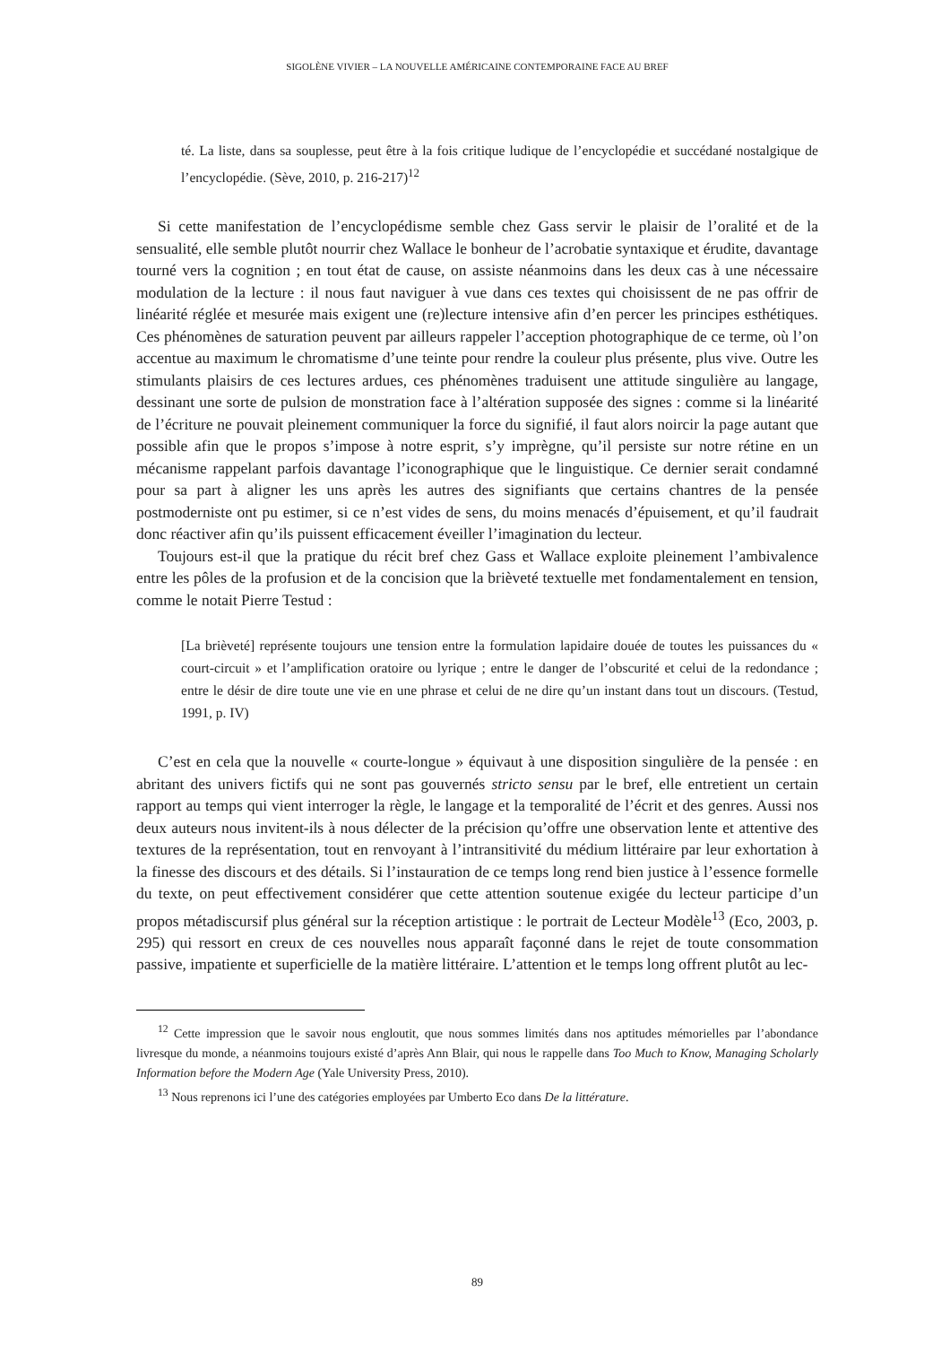SIGOLÈNE VIVIER – LA NOUVELLE AMÉRICAINE CONTEMPORAINE FACE AU BREF
té. La liste, dans sa souplesse, peut être à la fois critique ludique de l’encyclopédie et succédané nostalgique de l’encyclopédie. (Sève, 2010, p. 216-217)<sup>12</sup>
Si cette manifestation de l’encyclopédisme semble chez Gass servir le plaisir de l’oralité et de la sensualité, elle semble plutôt nourrir chez Wallace le bonheur de l’acrobatie syntaxique et érudite, davantage tourné vers la cognition ; en tout état de cause, on assiste néanmoins dans les deux cas à une nécessaire modulation de la lecture : il nous faut naviguer à vue dans ces textes qui choisissent de ne pas offrir de linéarité réglée et mesurée mais exigent une (re)lecture intensive afin d’en percer les principes esthétiques. Ces phénomènes de saturation peuvent par ailleurs rappeler l’acception photographique de ce terme, où l’on accentue au maximum le chromatisme d’une teinte pour rendre la couleur plus présente, plus vive. Outre les stimulants plaisirs de ces lectures ardues, ces phénomènes traduisent une attitude singulière au langage, dessinant une sorte de pulsion de monstration face à l’altération supposée des signes : comme si la linéarité de l’écriture ne pouvait pleinement communiquer la force du signifié, il faut alors noircir la page autant que possible afin que le propos s’impose à notre esprit, s’y imprègne, qu’il persiste sur notre rétine en un mécanisme rappelant parfois davantage l’iconographique que le linguistique. Ce dernier serait condamné pour sa part à aligner les uns après les autres des signifiants que certains chantres de la pensée postmoderniste ont pu estimer, si ce n’est vides de sens, du moins menacés d’épuisement, et qu’il faudrait donc réactiver afin qu’ils puissent efficacement éveiller l’imagination du lecteur.
Toujours est-il que la pratique du récit bref chez Gass et Wallace exploite pleinement l’ambivalence entre les pôles de la profusion et de la concision que la brièveté textuelle met fondamentalement en tension, comme le notait Pierre Testud :
[La brièveté] représente toujours une tension entre la formulation lapidaire douée de toutes les puissances du « court-circuit » et l’amplification oratoire ou lyrique ; entre le danger de l’obscurité et celui de la redondance ; entre le désir de dire toute une vie en une phrase et celui de ne dire qu’un instant dans tout un discours. (Testud, 1991, p. IV)
C’est en cela que la nouvelle « courte-longue » équivaut à une disposition singulière de la pensée : en abritant des univers fictifs qui ne sont pas gouvernés stricto sensu par le bref, elle entretient un certain rapport au temps qui vient interroger la règle, le langage et la temporalité de l’écrit et des genres. Aussi nos deux auteurs nous invitent-ils à nous délecter de la précision qu’offre une observation lente et attentive des textures de la représentation, tout en renvoyant à l’intransitivité du médium littéraire par leur exhortation à la finesse des discours et des détails. Si l’instauration de ce temps long rend bien justice à l’essence formelle du texte, on peut effectivement considérer que cette attention soutenue exigée du lecteur participe d’un propos métadiscursif plus général sur la réception artistique : le portrait de Lecteur Modèle<sup>13</sup> (Eco, 2003, p. 295) qui ressort en creux de ces nouvelles nous apparaît façonné dans le rejet de toute consommation passive, impatiente et superficielle de la matière littéraire. L’attention et le temps long offrent plutôt au lec-
<sup>12</sup> Cette impression que le savoir nous engloutit, que nous sommes limités dans nos aptitudes mémorielles par l’abondance livresque du monde, a néanmoins toujours existé d’après Ann Blair, qui nous le rappelle dans Too Much to Know, Managing Scholarly Information before the Modern Age (Yale University Press, 2010).
<sup>13</sup> Nous reprenons ici l’une des catégories employées par Umberto Eco dans De la littérature.
89